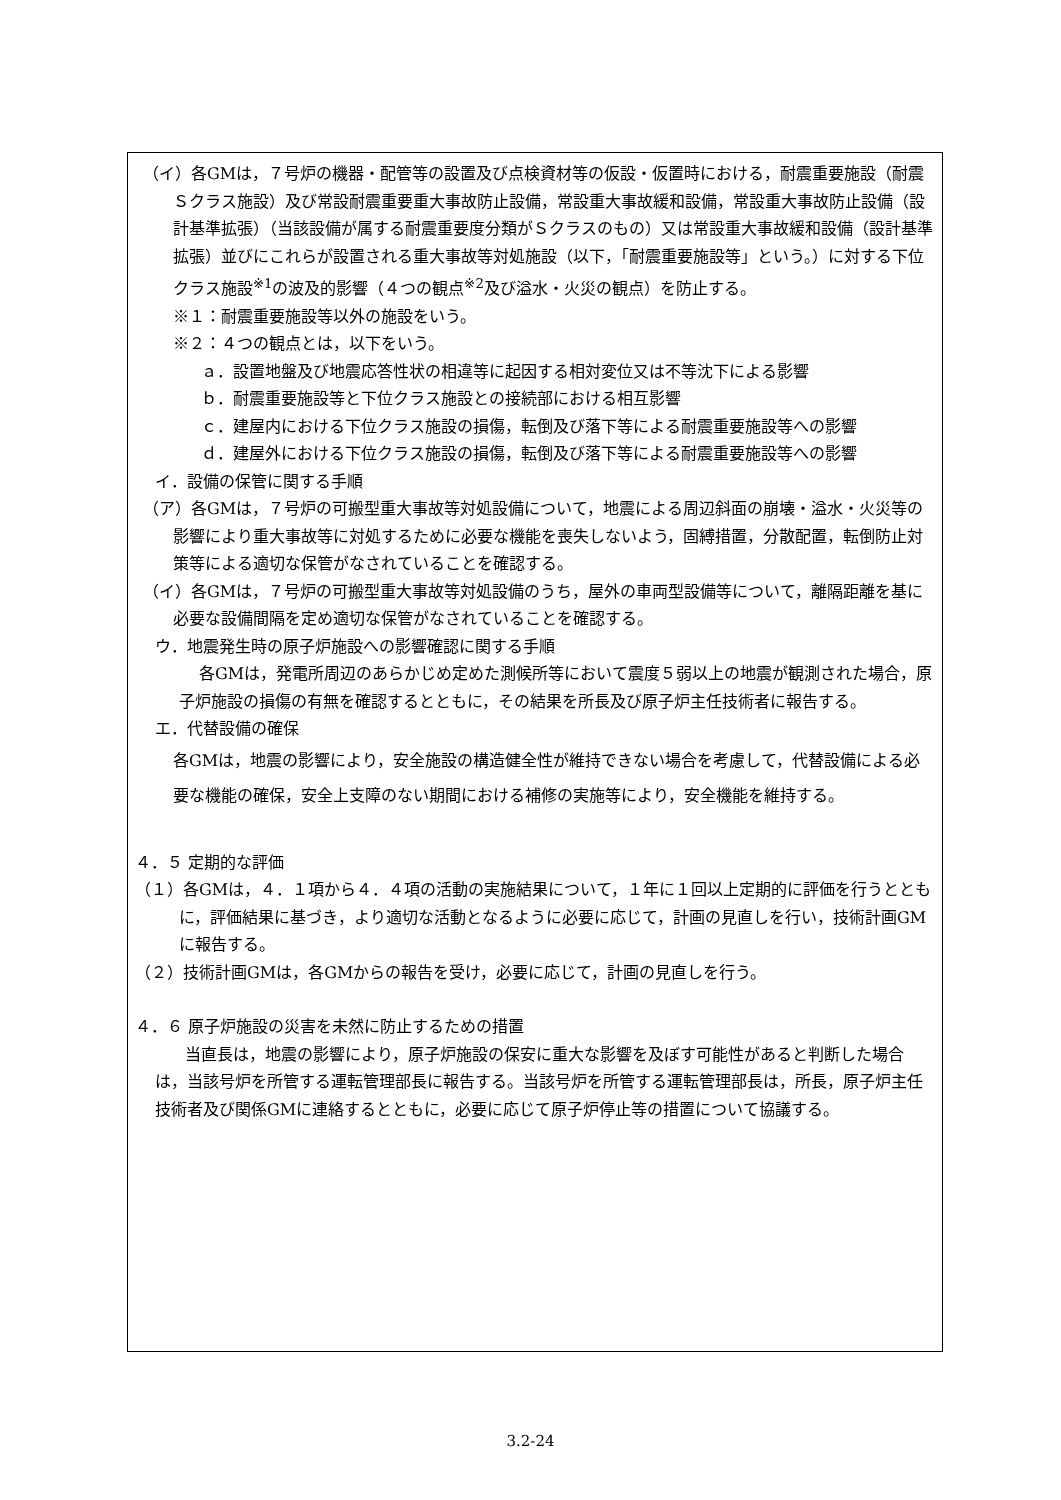（イ）各GMは，７号炉の機器・配管等の設置及び点検資材等の仮設・仮置時における，耐震重要施設（耐震Ｓクラス施設）及び常設耐震重要重大事故防止設備，常設重大事故緩和設備，常設重大事故防止設備（設計基準拡張）（当該設備が属する耐震重要度分類がＳクラスのもの）又は常設重大事故緩和設備（設計基準拡張）並びにこれらが設置される重大事故等対処施設（以下，「耐震重要施設等」という。）に対する下位クラス施設<sup>※1</sup>の波及的影響（４つの観点<sup>※2</sup>及び溢水・火災の観点）を防止する。
※１：耐震重要施設等以外の施設をいう。
※２：４つの観点とは，以下をいう。
ａ．設置地盤及び地震応答性状の相違等に起因する相対変位又は不等沈下による影響
ｂ．耐震重要施設等と下位クラス施設との接続部における相互影響
ｃ．建屋内における下位クラス施設の損傷，転倒及び落下等による耐震重要施設等への影響
ｄ．建屋外における下位クラス施設の損傷，転倒及び落下等による耐震重要施設等への影響
イ．設備の保管に関する手順
（ア）各GMは，７号炉の可搬型重大事故等対処設備について，地震による周辺斜面の崩壊・溢水・火災等の影響により重大事故等に対処するために必要な機能を喪失しないよう，固縛措置，分散配置，転倒防止対策等による適切な保管がなされていることを確認する。
（イ）各GMは，７号炉の可搬型重大事故等対処設備のうち，屋外の車両型設備等について，離隔距離を基に必要な設備間隔を定め適切な保管がなされていることを確認する。
ウ．地震発生時の原子炉施設への影響確認に関する手順
各GMは，発電所周辺のあらかじめ定めた測候所等において震度５弱以上の地震が観測された場合，原子炉施設の損傷の有無を確認するとともに，その結果を所長及び原子炉主任技術者に報告する。
エ．代替設備の確保
各GMは，地震の影響により，安全施設の構造健全性が維持できない場合を考慮して，代替設備による必要な機能の確保，安全上支障のない期間における補修の実施等により，安全機能を維持する。
４．５ 定期的な評価
（１）各GMは，４．１項から４．４項の活動の実施結果について，１年に１回以上定期的に評価を行うとともに，評価結果に基づき，より適切な活動となるように必要に応じて，計画の見直しを行い，技術計画GMに報告する。
（２）技術計画GMは，各GMからの報告を受け，必要に応じて，計画の見直しを行う。
４．６ 原子炉施設の災害を未然に防止するための措置
当直長は，地震の影響により，原子炉施設の保安に重大な影響を及ぼす可能性があると判断した場合は，当該号炉を所管する運転管理部長に報告する。当該号炉を所管する運転管理部長は，所長，原子炉主任技術者及び関係GMに連絡するとともに，必要に応じて原子炉停止等の措置について協議する。
3.2-24